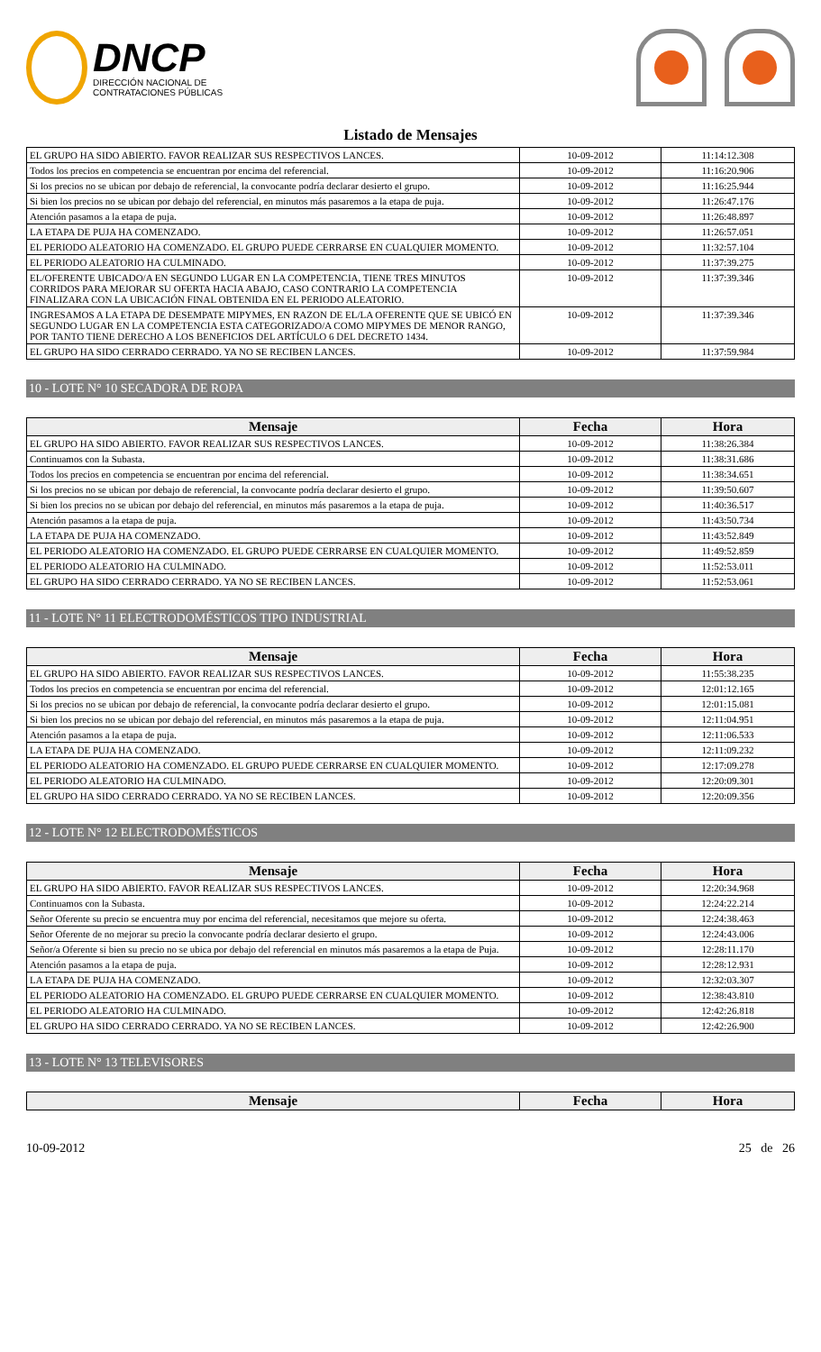DNCP
DIRECCIÓN NACIONAL DE
CONTRATACIONES PÚBLICAS
Listado de Mensajes
| EL GRUPO HA SIDO ABIERTO. FAVOR REALIZAR SUS RESPECTIVOS LANCES. | 10-09-2012 | 11:14:12.308 |
| Todos los precios en competencia se encuentran por encima del referencial. | 10-09-2012 | 11:16:20.906 |
| Si los precios no se ubican por debajo de referencial, la convocante podría declarar desierto el grupo. | 10-09-2012 | 11:16:25.944 |
| Si bien los precios no se ubican por debajo del referencial, en minutos más pasaremos a la etapa de puja. | 10-09-2012 | 11:26:47.176 |
| Atención pasamos a la etapa de puja. | 10-09-2012 | 11:26:48.897 |
| LA ETAPA DE PUJA HA COMENZADO. | 10-09-2012 | 11:26:57.051 |
| EL PERIODO ALEATORIO HA COMENZADO. EL GRUPO PUEDE CERRARSE EN CUALQUIER MOMENTO. | 10-09-2012 | 11:32:57.104 |
| EL PERIODO ALEATORIO HA CULMINADO. | 10-09-2012 | 11:37:39.275 |
| EL/OFERENTE UBICADO/A EN SEGUNDO LUGAR EN LA COMPETENCIA, TIENE TRES MINUTOS CORRIDOS PARA MEJORAR SU OFERTA HACIA ABAJO, CASO CONTRARIO LA COMPETENCIA FINALIZARA CON LA UBICACIÓN FINAL OBTENIDA EN EL PERIODO ALEATORIO. | 10-09-2012 | 11:37:39.346 |
| INGRESAMOS A LA ETAPA DE DESEMPATE MIPYMES, EN RAZON DE EL/LA OFERENTE QUE SE UBICÓ EN SEGUNDO LUGAR EN LA COMPETENCIA ESTA CATEGORIZADO/A COMO MIPYMES DE MENOR RANGO, POR TANTO TIENE DERECHO A LOS BENEFICIOS DEL ARTÍCULO 6 DEL DECRETO 1434. | 10-09-2012 | 11:37:39.346 |
| EL GRUPO HA SIDO CERRADO CERRADO. YA NO SE RECIBEN LANCES. | 10-09-2012 | 11:37:59.984 |
10 - LOTE N° 10 SECADORA DE ROPA
| Mensaje | Fecha | Hora |
| --- | --- | --- |
| EL GRUPO HA SIDO ABIERTO. FAVOR REALIZAR SUS RESPECTIVOS LANCES. | 10-09-2012 | 11:38:26.384 |
| Continuamos con la Subasta. | 10-09-2012 | 11:38:31.686 |
| Todos los precios en competencia se encuentran por encima del referencial. | 10-09-2012 | 11:38:34.651 |
| Si los precios no se ubican por debajo de referencial, la convocante podría declarar desierto el grupo. | 10-09-2012 | 11:39:50.607 |
| Si bien los precios no se ubican por debajo del referencial, en minutos más pasaremos a la etapa de puja. | 10-09-2012 | 11:40:36.517 |
| Atención pasamos a la etapa de puja. | 10-09-2012 | 11:43:50.734 |
| LA ETAPA DE PUJA HA COMENZADO. | 10-09-2012 | 11:43:52.849 |
| EL PERIODO ALEATORIO HA COMENZADO. EL GRUPO PUEDE CERRARSE EN CUALQUIER MOMENTO. | 10-09-2012 | 11:49:52.859 |
| EL PERIODO ALEATORIO HA CULMINADO. | 10-09-2012 | 11:52:53.011 |
| EL GRUPO HA SIDO CERRADO CERRADO. YA NO SE RECIBEN LANCES. | 10-09-2012 | 11:52:53.061 |
11 - LOTE N° 11 ELECTRODOMÉSTICOS TIPO INDUSTRIAL
| Mensaje | Fecha | Hora |
| --- | --- | --- |
| EL GRUPO HA SIDO ABIERTO. FAVOR REALIZAR SUS RESPECTIVOS LANCES. | 10-09-2012 | 11:55:38.235 |
| Todos los precios en competencia se encuentran por encima del referencial. | 10-09-2012 | 12:01:12.165 |
| Si los precios no se ubican por debajo de referencial, la convocante podría declarar desierto el grupo. | 10-09-2012 | 12:01:15.081 |
| Si bien los precios no se ubican por debajo del referencial, en minutos más pasaremos a la etapa de puja. | 10-09-2012 | 12:11:04.951 |
| Atención pasamos a la etapa de puja. | 10-09-2012 | 12:11:06.533 |
| LA ETAPA DE PUJA HA COMENZADO. | 10-09-2012 | 12:11:09.232 |
| EL PERIODO ALEATORIO HA COMENZADO. EL GRUPO PUEDE CERRARSE EN CUALQUIER MOMENTO. | 10-09-2012 | 12:17:09.278 |
| EL PERIODO ALEATORIO HA CULMINADO. | 10-09-2012 | 12:20:09.301 |
| EL GRUPO HA SIDO CERRADO CERRADO. YA NO SE RECIBEN LANCES. | 10-09-2012 | 12:20:09.356 |
12 - LOTE N° 12 ELECTRODOMÉSTICOS
| Mensaje | Fecha | Hora |
| --- | --- | --- |
| EL GRUPO HA SIDO ABIERTO. FAVOR REALIZAR SUS RESPECTIVOS LANCES. | 10-09-2012 | 12:20:34.968 |
| Continuamos con la Subasta. | 10-09-2012 | 12:24:22.214 |
| Señor Oferente su precio se encuentra muy por encima del referencial, necesitamos que mejore su oferta. | 10-09-2012 | 12:24:38.463 |
| Señor Oferente de no mejorar su precio la convocante podría declarar desierto el grupo. | 10-09-2012 | 12:24:43.006 |
| Señor/a Oferente si bien su precio no se ubica por debajo del referencial en minutos más pasaremos a la etapa de Puja. | 10-09-2012 | 12:28:11.170 |
| Atención pasamos a la etapa de puja. | 10-09-2012 | 12:28:12.931 |
| LA ETAPA DE PUJA HA COMENZADO. | 10-09-2012 | 12:32:03.307 |
| EL PERIODO ALEATORIO HA COMENZADO. EL GRUPO PUEDE CERRARSE EN CUALQUIER MOMENTO. | 10-09-2012 | 12:38:43.810 |
| EL PERIODO ALEATORIO HA CULMINADO. | 10-09-2012 | 12:42:26.818 |
| EL GRUPO HA SIDO CERRADO CERRADO. YA NO SE RECIBEN LANCES. | 10-09-2012 | 12:42:26.900 |
13 - LOTE N° 13 TELEVISORES
| Mensaje | Fecha | Hora |
| --- | --- | --- |
10-09-2012 25 de 26